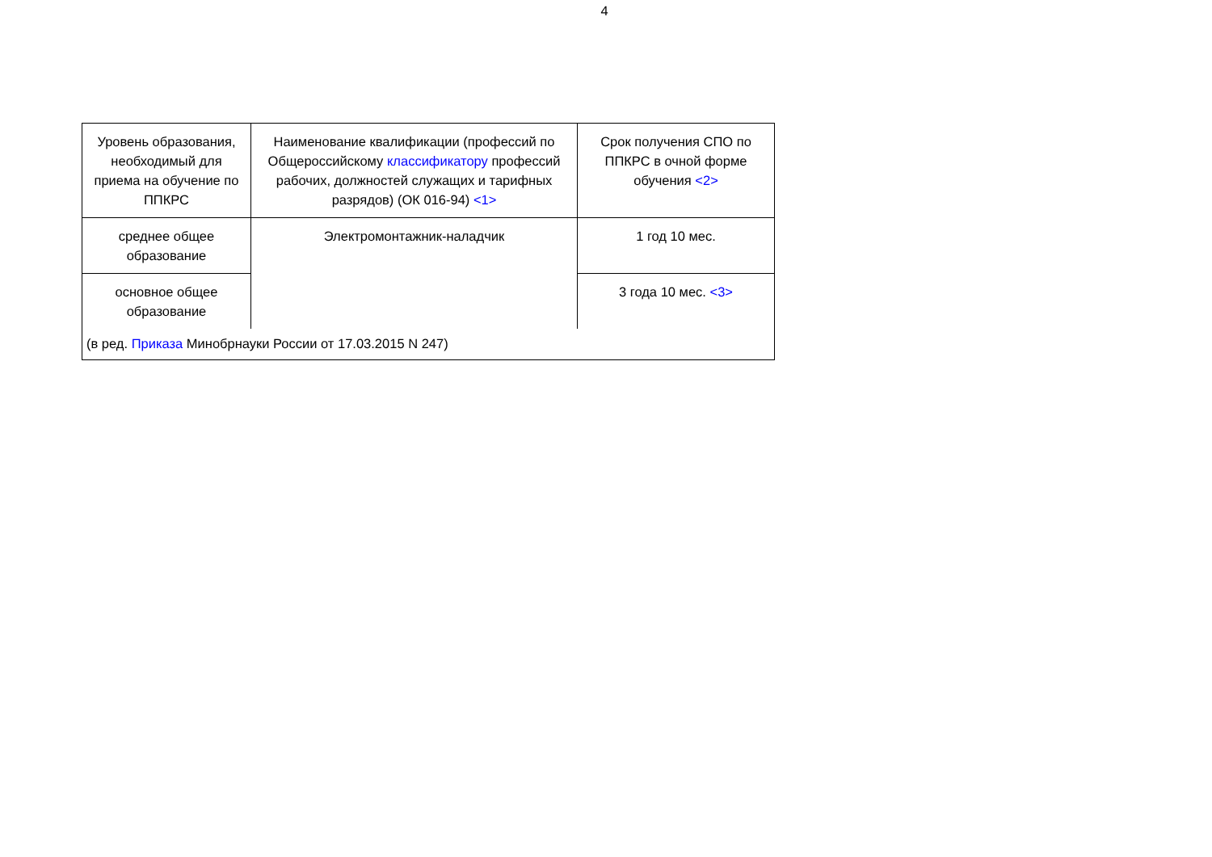4
| Уровень образования, необходимый для приема на обучение по ППКРС | Наименование квалификации (профессий по Общероссийскому классификатору профессий рабочих, должностей служащих и тарифных разрядов) (ОК 016-94) <1> | Срок получения СПО по ППКРС в очной форме обучения <2> |
| среднее общее образование | Электромонтажник-наладчик | 1 год 10 мес. |
| основное общее образование | | 3 года 10 мес. <3> |
| (в ред. Приказа Минобрнауки России от 17.03.2015 N 247) | | |